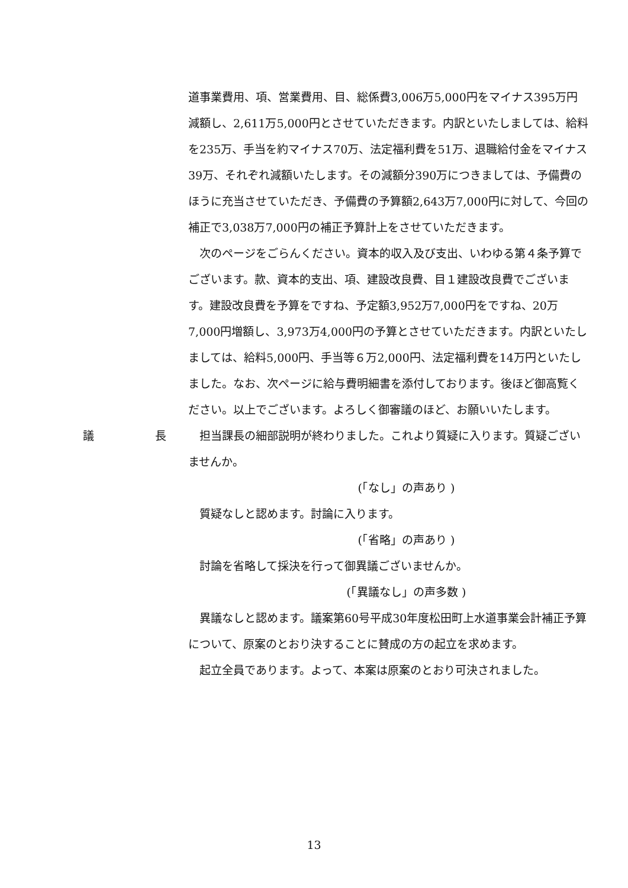道事業費用、項、営業費用、目、総係費3,006万5,000円をマイナス395万円減額し、2,611万5,000円とさせていただきます。内訳といたしましては、給料を235万、手当を約マイナス70万、法定福利費を51万、退職給付金をマイナス39万、それぞれ減額いたします。その減額分390万につきましては、予備費のほうに充当させていただき、予備費の予算額2,643万7,000円に対して、今回の補正で3,038万7,000円の補正予算計上をさせていただきます。
次のページをごらんください。資本的収入及び支出、いわゆる第４条予算でございます。款、資本的支出、項、建設改良費、目１建設改良費でございます。建設改良費を予算をですね、予定額3,952万7,000円をですね、20万7,000円増額し、3,973万4,000円の予算とさせていただきます。内訳といたしましては、給料5,000円、手当等６万2,000円、法定福利費を14万円といたしました。なお、次ページに給与費明細書を添付しております。後ほど御高覧ください。以上でございます。よろしく御審議のほど、お願いいたします。
議 長 担当課長の細部説明が終わりました。これより質疑に入ります。質疑ございませんか。
(「なし」の声あり )
質疑なしと認めます。討論に入ります。
(「省略」の声あり )
討論を省略して採決を行って御異議ございませんか。
(「異議なし」の声多数 )
異議なしと認めます。議案第60号平成30年度松田町上水道事業会計補正予算について、原案のとおり決することに賛成の方の起立を求めます。
起立全員であります。よって、本案は原案のとおり可決されました。
13